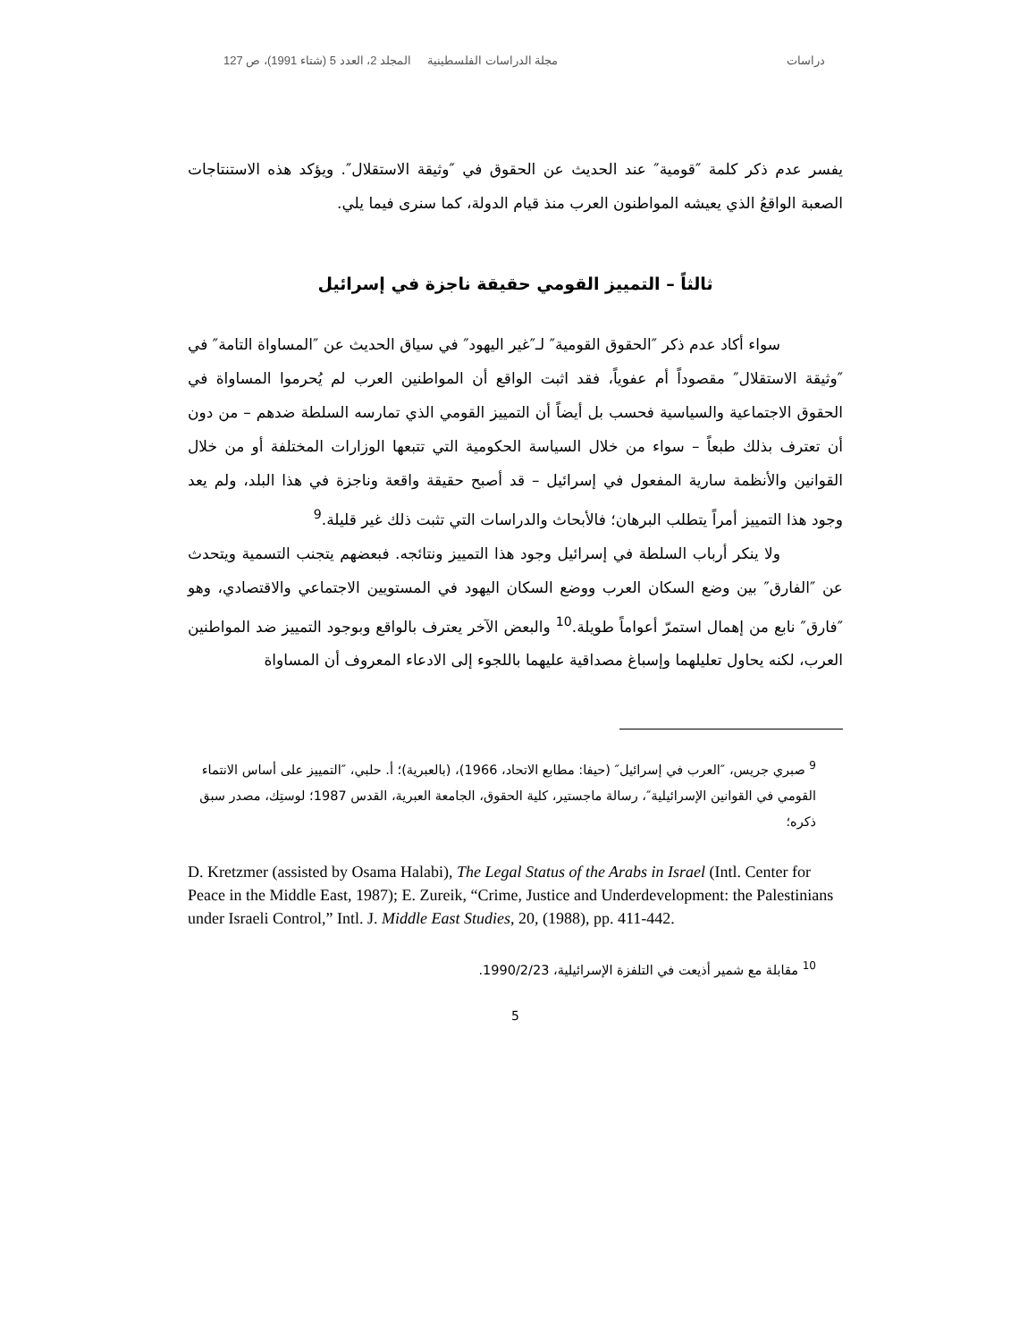دراسات مجلة الدراسات الفلسطينية المجلد 2، العدد 5 (شتاء 1991)، ص 127
يفسر عدم ذكر كلمة ″قومية″ عند الحديث عن الحقوق في ″وثيقة الاستقلال″. ويؤكد هذه الاستنتاجات الصعبة الواقعُ الذي يعيشه المواطنون العرب منذ قيام الدولة، كما سنرى فيما يلي.
ثالثاً – التمييز القومي حقيقة ناجزة في إسرائيل
سواء أكاد عدم ذكر ″الحقوق القومية″ لـ″غير اليهود″ في سياق الحديث عن ″المساواة التامة″ في ″وثيقة الاستقلال″ مقصوداً أم عفوياً، فقد اثبت الواقع أن المواطنين العرب لم يُحرموا المساواة في الحقوق الاجتماعية والسياسية فحسب بل أيضاً أن التمييز القومي الذي تمارسه السلطة ضدهم – من دون أن تعترف بذلك طبعاً – سواء من خلال السياسة الحكومية التي تتبعها الوزارات المختلفة أو من خلال القوانين والأنظمة سارية المفعول في إسرائيل – قد أصبح حقيقة واقعة وناجزة في هذا البلد، ولم يعد وجود هذا التمييز أمراً يتطلب البرهان؛ فالأبحاث والدراسات التي تثبت ذلك غير قليلة.<sup>9</sup>
ولا ينكر أرباب السلطة في إسرائيل وجود هذا التمييز ونتائجه. فبعضهم يتجنب التسمية ويتحدث عن ″الفارق″ بين وضع السكان العرب ووضع السكان اليهود في المستويين الاجتماعي والاقتصادي، وهو ″فارق″ نابع من إهمال استمرّ أعواماً طويلة.<sup>10</sup> والبعض الآخر يعترف بالواقع وبوجود التمييز ضد المواطنين العرب، لكنه يحاول تعليلهما وإسباغ مصداقية عليهما باللجوء إلى الادعاء المعروف أن المساواة
<sup>9</sup> صبري جريس، ″العرب في إسرائيل″ (حيفا: مطابع الاتحاد، 1966)، (بالعبرية)؛ أ. حلبي، ″التمييز على أساس الانتماء القومي في القوانين الإسرائيلية″، رسالة ماجستير، كلية الحقوق، الجامعة العبرية، القدس 1987؛ لوستِك، مصدر سبق ذكره؛
D. Kretzmer (assisted by Osama Halabi), The Legal Status of the Arabs in Israel (Intl. Center for Peace in the Middle East, 1987); E. Zureik, “Crime, Justice and Underdevelopment: the Palestinians under Israeli Control,” Intl. J. Middle East Studies, 20, (1988), pp. 411-442.
<sup>10</sup> مقابلة مع شمير أذيعت في التلفزة الإسرائيلية، 1990/2/23.
5